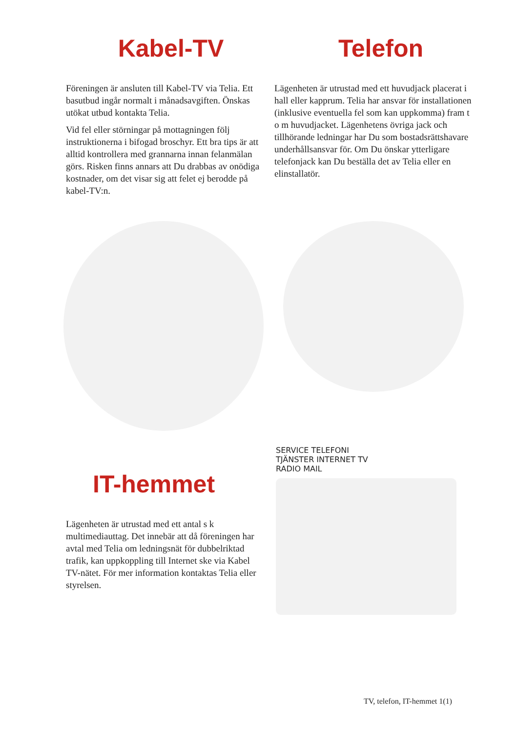Kabel-TV Telefon
Föreningen är ansluten till Kabel-TV via Telia. Ett basutbud ingår normalt i månadsavgiften. Önskas utökat utbud kontakta Telia.
Vid fel eller störningar på mottagningen följ instruktionerna i bifogad broschyr. Ett bra tips är att alltid kontrollera med grannarna innan felanmälan görs. Risken finns annars att Du drabbas av onödiga kostnader, om det visar sig att felet ej berodde på kabel-TV:n.
Lägenheten är utrustad med ett huvudjack placerat i hall eller kapprum. Telia har ansvar för installationen (inklusive eventuella fel som kan uppkomma) fram t o m huvudjacket. Lägenhetens övriga jack och tillhörande ledningar har Du som bostadsrättshavare underhållsansvar för. Om Du önskar ytterligare telefonjack kan Du beställa det av Telia eller en elinstallatör.
IT-hemmet
Lägenheten är utrustad med ett antal s k multimediauttag. Det innebär att då föreningen har avtal med Telia om ledningsnät för dubbelriktad trafik, kan uppkoppling till Internet ske via Kabel TV-nätet. För mer information kontaktas Telia eller styrelsen.
SERVICE TELEFONI
TJÄNSTER INTERNET TV
RADIO MAIL
TV, telefon, IT-hemmet 1(1)